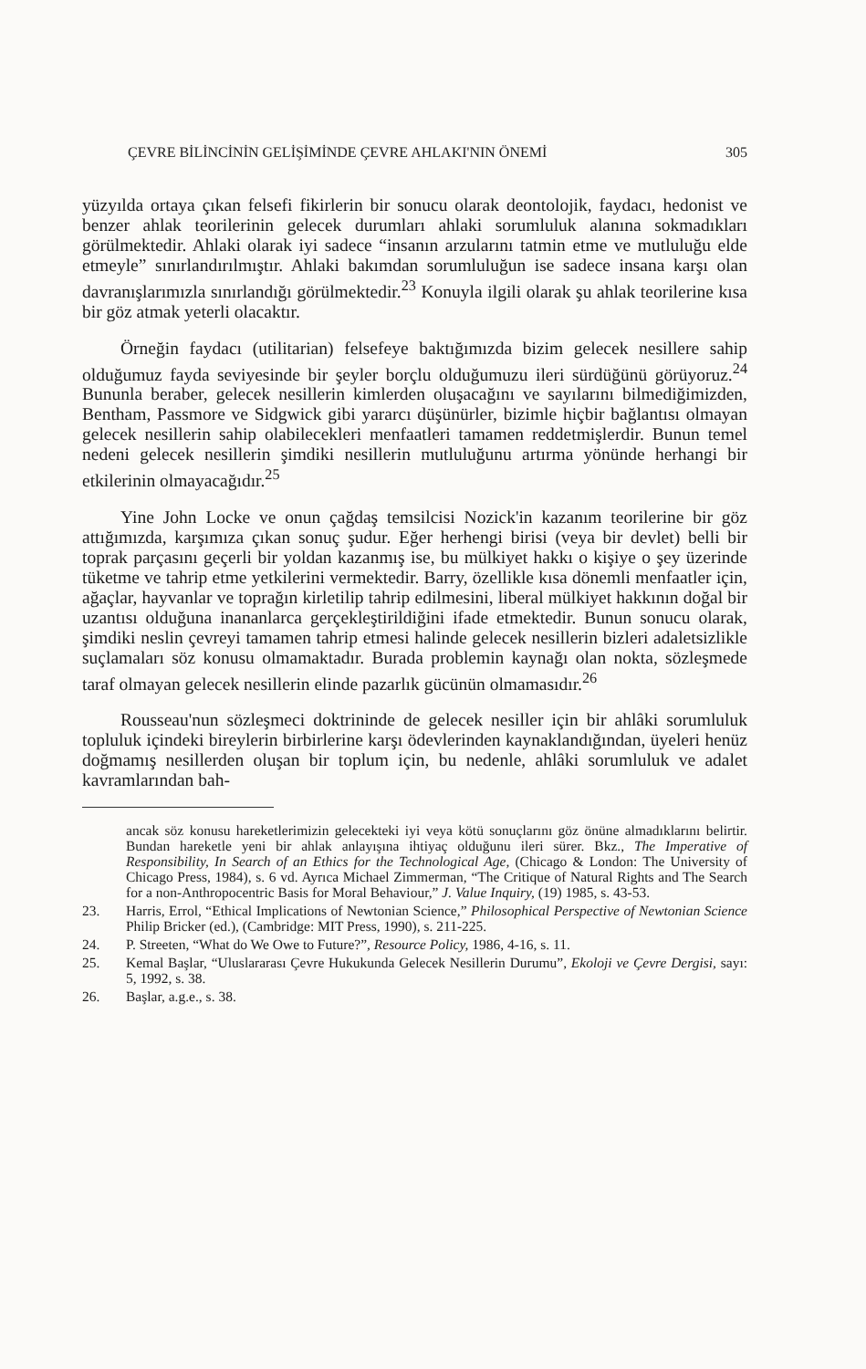ÇEVRE BİLİNCİNİN GELİŞİMİNDE ÇEVRE AHLAKI'NIN ÖNEMİ 305
yüzyılda ortaya çıkan felsefi fikirlerin bir sonucu olarak deontolojik, faydacı, hedonist ve benzer ahlak teorilerinin gelecek durumları ahlaki sorumluluk alanına sokmadıkları görülmektedir. Ahlaki olarak iyi sadece “insanın arzularını tatmin etme ve mutluluğu elde etmeyle” sınırlandırılmıştır. Ahlaki bakımdan sorumluluğun ise sadece insana karşı olan davranışlarımızla sınırlandığı görülmektedir.<sup>23</sup> Konuyla ilgili olarak şu ahlak teorilerine kısa bir göz atmak yeterli olacaktır.
Örneğin faydacı (utilitarian) felsefeye baktığımızda bizim gelecek nesillere sahip olduğumuz fayda seviyesinde bir şeyler borçlu olduğumuzu ileri sürdüğünü görüyoruz.<sup>24</sup> Bununla beraber, gelecek nesillerin kimlerden oluşacağını ve sayılarını bilmediğimizden, Bentham, Passmore ve Sidgwick gibi yararcı düşünürler, bizimle hiçbir bağlantısı olmayan gelecek nesillerin sahip olabilecekleri menfaatleri tamamen reddetmişlerdir. Bunun temel nedeni gelecek nesillerin şimdiki nesillerin mutluluğunu artırma yönünde herhangi bir etkilerinin olmayacağıdır.<sup>25</sup>
Yine John Locke ve onun çağdaş temsilcisi Nozick'in kazanım teorilerine bir göz attığımızda, karşımıza çıkan sonuç şudur. Eğer herhengi birisi (veya bir devlet) belli bir toprak parçasını geçerli bir yoldan kazanmış ise, bu mülkiyet hakkı o kişiye o şey üzerinde tüketme ve tahrip etme yetkilerini vermektedir. Barry, özellikle kısa dönemli menfaatler için, ağaçlar, hayvanlar ve toprağın kirletilip tahrip edilmesini, liberal mülkiyet hakkının doğal bir uzantısı olduğuna inananlarca gerçekleştirildiğini ifade etmektedir. Bunun sonucu olarak, şimdiki neslin çevreyi tamamen tahrip etmesi halinde gelecek nesillerin bizleri adaletsizlikle suçlamaları söz konusu olmamaktadır. Burada problemin kaynağı olan nokta, sözleşmede taraf olmayan gelecek nesillerin elinde pazarlık gücünün olmamasıdır.<sup>26</sup>
Rousseau'nun sözleşmeci doktrininde de gelecek nesiller için bir ahlâki sorumluluk topluluk içindeki bireylerin birbirlerine karşı ödevlerinden kaynaklandığından, üyeleri henüz doğmamış nesillerden oluşan bir toplum için, bu nedenle, ahlâki sorumluluk ve adalet kavramlarından bah-
ancak söz konusu hareketlerimizin gelecekteki iyi veya kötü sonuçlarını göz önüne almadıklarını belirtir. Bundan hareketle yeni bir ahlak anlayışına ihtiyaç olduğunu ileri sürer. Bkz., The Imperative of Responsibility, In Search of an Ethics for the Technological Age, (Chicago & London: The University of Chicago Press, 1984), s. 6 vd. Ayrıca Michael Zimmerman, “The Critique of Natural Rights and The Search for a non-Anthropocentric Basis for Moral Behaviour,” J. Value Inquiry, (19) 1985, s. 43-53.
23. Harris, Errol, “Ethical Implications of Newtonian Science,” Philosophical Perspective of Newtonian Science Philip Bricker (ed.), (Cambridge: MIT Press, 1990), s. 211-225.
24. P. Streeten, “What do We Owe to Future?”, Resource Policy, 1986, 4-16, s. 11.
25. Kemal Başlar, “Uluslararası Çevre Hukukunda Gelecek Nesillerin Durumu”, Ekoloji ve Çevre Dergisi, sayı: 5, 1992, s. 38.
26. Başlar, a.g.e., s. 38.